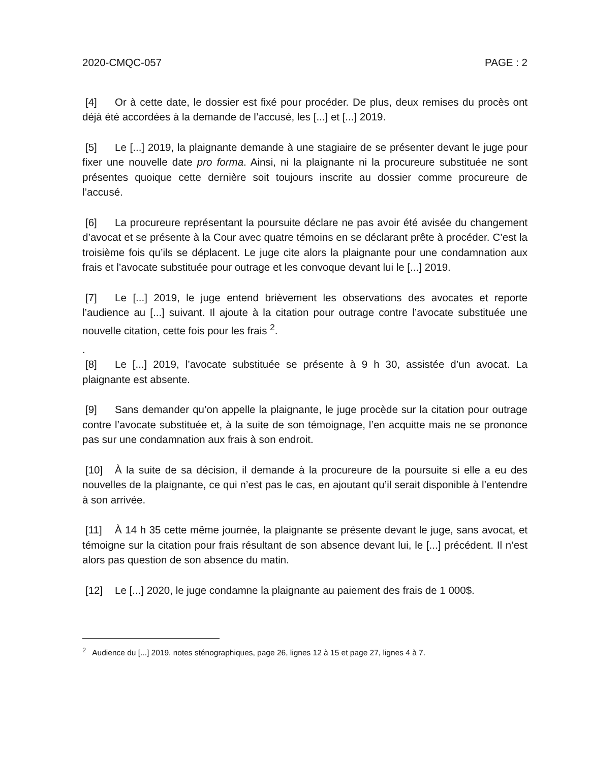2020-CMQC-057 PAGE : 2
[4] Or à cette date, le dossier est fixé pour procéder. De plus, deux remises du procès ont déjà été accordées à la demande de l’accusé, les [...] et [...] 2019.
[5] Le [...] 2019, la plaignante demande à une stagiaire de se présenter devant le juge pour fixer une nouvelle date pro forma. Ainsi, ni la plaignante ni la procureure substituée ne sont présentes quoique cette dernière soit toujours inscrite au dossier comme procureure de l’accusé.
[6] La procureure représentant la poursuite déclare ne pas avoir été avisée du changement d’avocat et se présente à la Cour avec quatre témoins en se déclarant prête à procéder. C’est la troisième fois qu’ils se déplacent. Le juge cite alors la plaignante pour une condamnation aux frais et l’avocate substituée pour outrage et les convoque devant lui le [...] 2019.
[7] Le [...] 2019, le juge entend brièvement les observations des avocates et reporte l’audience au [...] suivant. Il ajoute à la citation pour outrage contre l’avocate substituée une nouvelle citation, cette fois pour les frais <sup>2</sup>.
.
[8] Le [...] 2019, l’avocate substituée se présente à 9 h 30, assistée d’un avocat. La plaignante est absente.
[9] Sans demander qu’on appelle la plaignante, le juge procède sur la citation pour outrage contre l’avocate substituée et, à la suite de son témoignage, l’en acquitte mais ne se prononce pas sur une condamnation aux frais à son endroit.
[10] À la suite de sa décision, il demande à la procureure de la poursuite si elle a eu des nouvelles de la plaignante, ce qui n’est pas le cas, en ajoutant qu’il serait disponible à l’entendre à son arrivée.
[11] À 14 h 35 cette même journée, la plaignante se présente devant le juge, sans avocat, et témoigne sur la citation pour frais résultant de son absence devant lui, le [...] précédent. Il n’est alors pas question de son absence du matin.
[12] Le [...] 2020, le juge condamne la plaignante au paiement des frais de 1 000$.
<sup>2</sup> Audience du [...] 2019, notes sténographiques, page 26, lignes 12 à 15 et page 27, lignes 4 à 7.